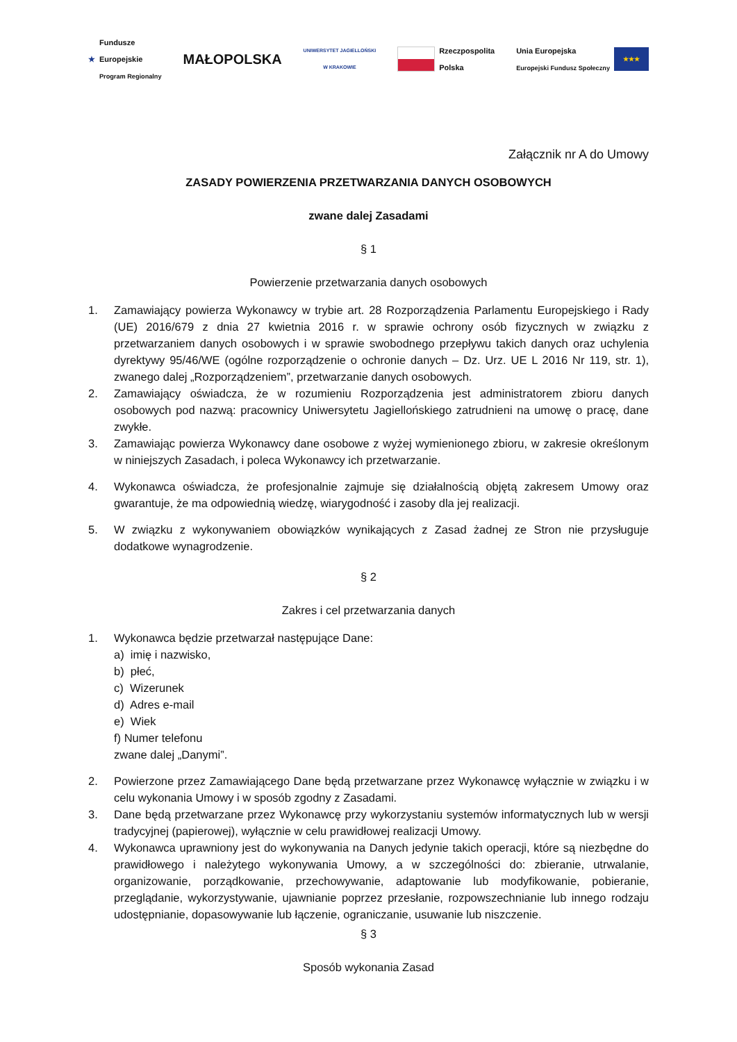★ Fundusze
Europejskie
Program Regionalny
MAŁOPOLSKA
UNIWERSYTET JAGIELLOŃSKI
W KRAKOWIE
Rzeczpospolita
Polska
Unia Europejska
Europejski Fundusz Społeczny ★★★
Załącznik nr A do Umowy
ZASADY POWIERZENIA PRZETWARZANIA DANYCH OSOBOWYCH
zwane dalej Zasadami
§ 1
Powierzenie przetwarzania danych osobowych
1. Zamawiający powierza Wykonawcy w trybie art. 28 Rozporządzenia Parlamentu Europejskiego i Rady (UE) 2016/679 z dnia 27 kwietnia 2016 r. w sprawie ochrony osób fizycznych w związku z przetwarzaniem danych osobowych i w sprawie swobodnego przepływu takich danych oraz uchylenia dyrektywy 95/46/WE (ogólne rozporządzenie o ochronie danych – Dz. Urz. UE L 2016 Nr 119, str. 1), zwanego dalej „Rozporządzeniem”, przetwarzanie danych osobowych.
2. Zamawiający oświadcza, że w rozumieniu Rozporządzenia jest administratorem zbioru danych osobowych pod nazwą: pracownicy Uniwersytetu Jagiellońskiego zatrudnieni na umowę o pracę, dane zwykłe.
3. Zamawiając powierza Wykonawcy dane osobowe z wyżej wymienionego zbioru, w zakresie określonym w niniejszych Zasadach, i poleca Wykonawcy ich przetwarzanie.
4. Wykonawca oświadcza, że profesjonalnie zajmuje się działalnością objętą zakresem Umowy oraz gwarantuje, że ma odpowiednią wiedzę, wiarygodność i zasoby dla jej realizacji.
5. W związku z wykonywaniem obowiązków wynikających z Zasad żadnej ze Stron nie przysługuje dodatkowe wynagrodzenie.
§ 2
Zakres i cel przetwarzania danych
1. Wykonawca będzie przetwarzał następujące Dane:
a) imię i nazwisko,
b) płeć,
c) Wizerunek
d) Adres e-mail
e) Wiek
f) Numer telefonu
zwane dalej „Danymi”.
2. Powierzone przez Zamawiającego Dane będą przetwarzane przez Wykonawcę wyłącznie w związku i w celu wykonania Umowy i w sposób zgodny z Zasadami.
3. Dane będą przetwarzane przez Wykonawcę przy wykorzystaniu systemów informatycznych lub w wersji tradycyjnej (papierowej), wyłącznie w celu prawidłowej realizacji Umowy.
4. Wykonawca uprawniony jest do wykonywania na Danych jedynie takich operacji, które są niezbędne do prawidłowego i należytego wykonywania Umowy, a w szczególności do: zbieranie, utrwalanie, organizowanie, porządkowanie, przechowywanie, adaptowanie lub modyfikowanie, pobieranie, przeglądanie, wykorzystywanie, ujawnianie poprzez przesłanie, rozpowszechnianie lub innego rodzaju udostępnianie, dopasowywanie lub łączenie, ograniczanie, usuwanie lub niszczenie.
§ 3
Sposób wykonania Zasad